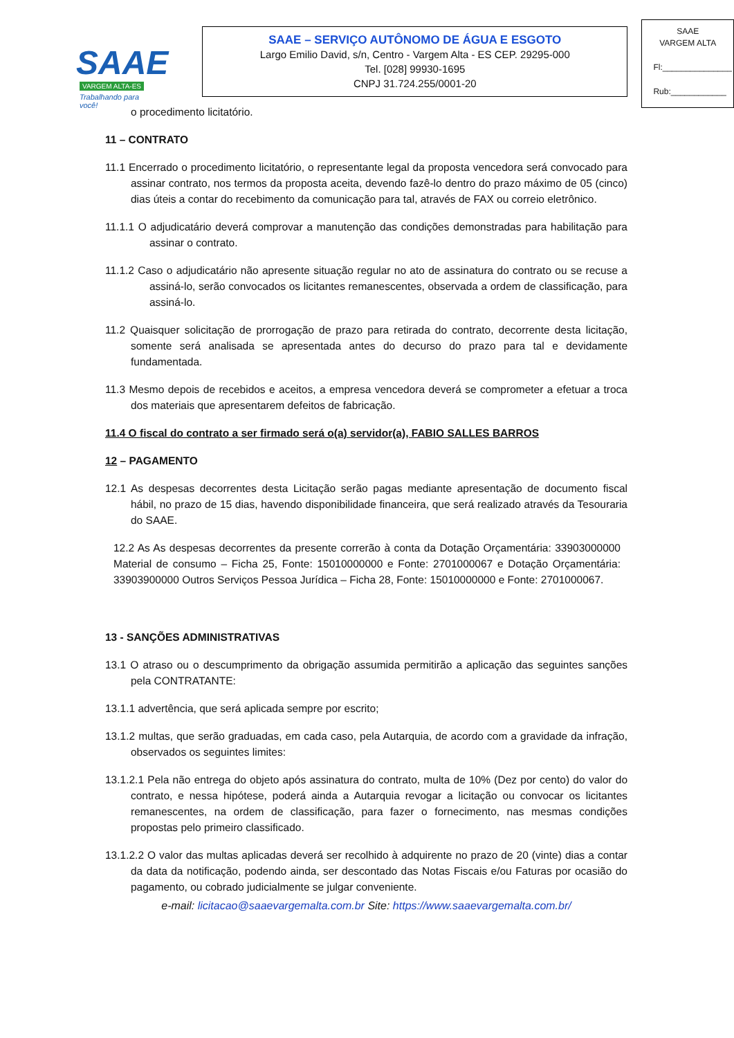SAAE
VARGEM ALTA-ES
Trabalhando para você!
SAAE – SERVIÇO AUTÔNOMO DE ÁGUA E ESGOTO
Largo Emilio David, s/n, Centro - Vargem Alta - ES CEP. 29295-000
Tel. [028] 99930-1695
CNPJ 31.724.255/0001-20
SAAE
VARGEM ALTA
Fl:_______________
Rub:____________
o procedimento licitatório.
11 – CONTRATO
11.1 Encerrado o procedimento licitatório, o representante legal da proposta vencedora será convocado para assinar contrato, nos termos da proposta aceita, devendo fazê-lo dentro do prazo máximo de 05 (cinco) dias úteis a contar do recebimento da comunicação para tal, através de FAX ou correio eletrônico.
11.1.1 O adjudicatário deverá comprovar a manutenção das condições demonstradas para habilitação para assinar o contrato.
11.1.2 Caso o adjudicatário não apresente situação regular no ato de assinatura do contrato ou se recuse a assiná-lo, serão convocados os licitantes remanescentes, observada a ordem de classificação, para assiná-lo.
11.2 Quaisquer solicitação de prorrogação de prazo para retirada do contrato, decorrente desta licitação, somente será analisada se apresentada antes do decurso do prazo para tal e devidamente fundamentada.
11.3 Mesmo depois de recebidos e aceitos, a empresa vencedora deverá se comprometer a efetuar a troca dos materiais que apresentarem defeitos de fabricação.
11.4 O fiscal do contrato a ser firmado será o(a) servidor(a), FABIO SALLES BARROS
12 – PAGAMENTO
12.1 As despesas decorrentes desta Licitação serão pagas mediante apresentação de documento fiscal hábil, no prazo de 15 dias, havendo disponibilidade financeira, que será realizado através da Tesouraria do SAAE.
12.2 As As despesas decorrentes da presente correrão à conta da Dotação Orçamentária: 33903000000 Material de consumo – Ficha 25, Fonte: 15010000000 e Fonte: 2701000067 e Dotação Orçamentária: 33903900000 Outros Serviços Pessoa Jurídica – Ficha 28, Fonte: 15010000000 e Fonte: 2701000067.
13 - SANÇÕES ADMINISTRATIVAS
13.1 O atraso ou o descumprimento da obrigação assumida permitirão a aplicação das seguintes sanções pela CONTRATANTE:
13.1.1 advertência, que será aplicada sempre por escrito;
13.1.2 multas, que serão graduadas, em cada caso, pela Autarquia, de acordo com a gravidade da infração, observados os seguintes limites:
13.1.2.1 Pela não entrega do objeto após assinatura do contrato, multa de 10% (Dez por cento) do valor do contrato, e nessa hipótese, poderá ainda a Autarquia revogar a licitação ou convocar os licitantes remanescentes, na ordem de classificação, para fazer o fornecimento, nas mesmas condições propostas pelo primeiro classificado.
13.1.2.2 O valor das multas aplicadas deverá ser recolhido à adquirente no prazo de 20 (vinte) dias a contar da data da notificação, podendo ainda, ser descontado das Notas Fiscais e/ou Faturas por ocasião do pagamento, ou cobrado judicialmente se julgar conveniente.
e-mail: licitacao@saaevargemalta.com.br Site: https://www.saaevargemalta.com.br/